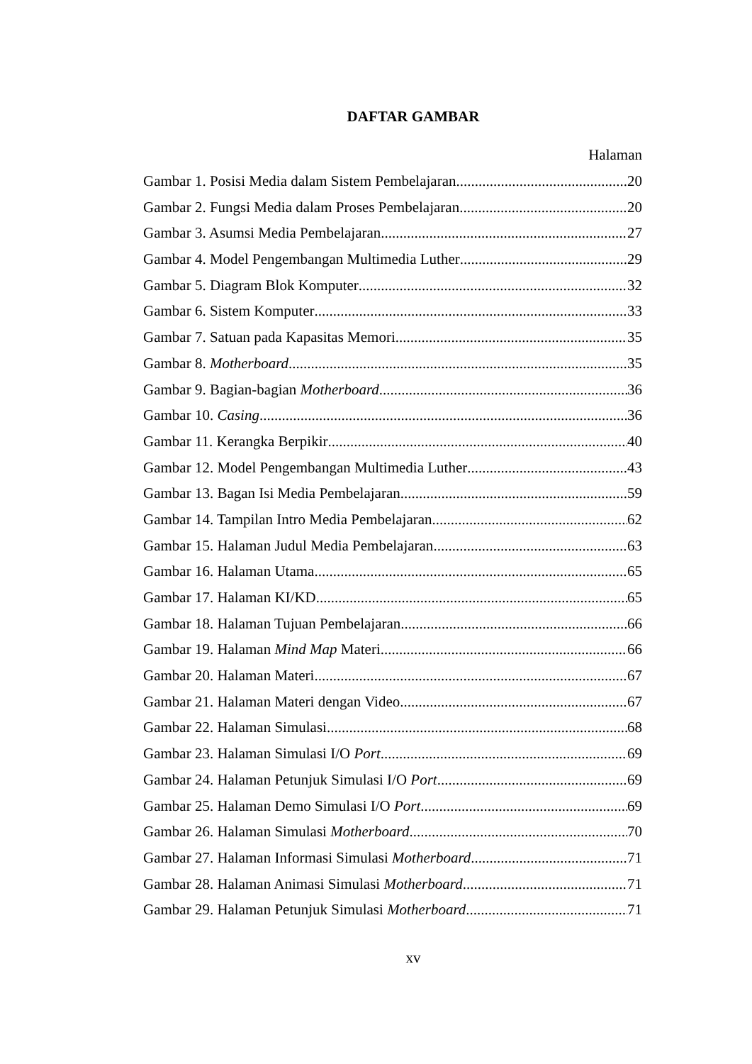DAFTAR GAMBAR
Halaman
Gambar 1. Posisi Media dalam Sistem Pembelajaran 20
Gambar 2. Fungsi Media dalam Proses Pembelajaran 20
Gambar 3. Asumsi Media Pembelajaran 27
Gambar 4. Model Pengembangan Multimedia Luther 29
Gambar 5. Diagram Blok Komputer 32
Gambar 6. Sistem Komputer 33
Gambar 7. Satuan pada Kapasitas Memori 35
Gambar 8. Motherboard 35
Gambar 9. Bagian-bagian Motherboard 36
Gambar 10. Casing 36
Gambar 11. Kerangka Berpikir 40
Gambar 12. Model Pengembangan Multimedia Luther 43
Gambar 13. Bagan Isi Media Pembelajaran 59
Gambar 14. Tampilan Intro Media Pembelajaran 62
Gambar 15. Halaman Judul Media Pembelajaran 63
Gambar 16. Halaman Utama 65
Gambar 17. Halaman KI/KD 65
Gambar 18. Halaman Tujuan Pembelajaran 66
Gambar 19. Halaman Mind Map Materi 66
Gambar 20. Halaman Materi 67
Gambar 21. Halaman Materi dengan Video 67
Gambar 22. Halaman Simulasi 68
Gambar 23. Halaman Simulasi I/O Port 69
Gambar 24. Halaman Petunjuk Simulasi I/O Port 69
Gambar 25. Halaman Demo Simulasi I/O Port 69
Gambar 26. Halaman Simulasi Motherboard 70
Gambar 27. Halaman Informasi Simulasi Motherboard 71
Gambar 28. Halaman Animasi Simulasi Motherboard 71
Gambar 29. Halaman Petunjuk Simulasi Motherboard 71
xv